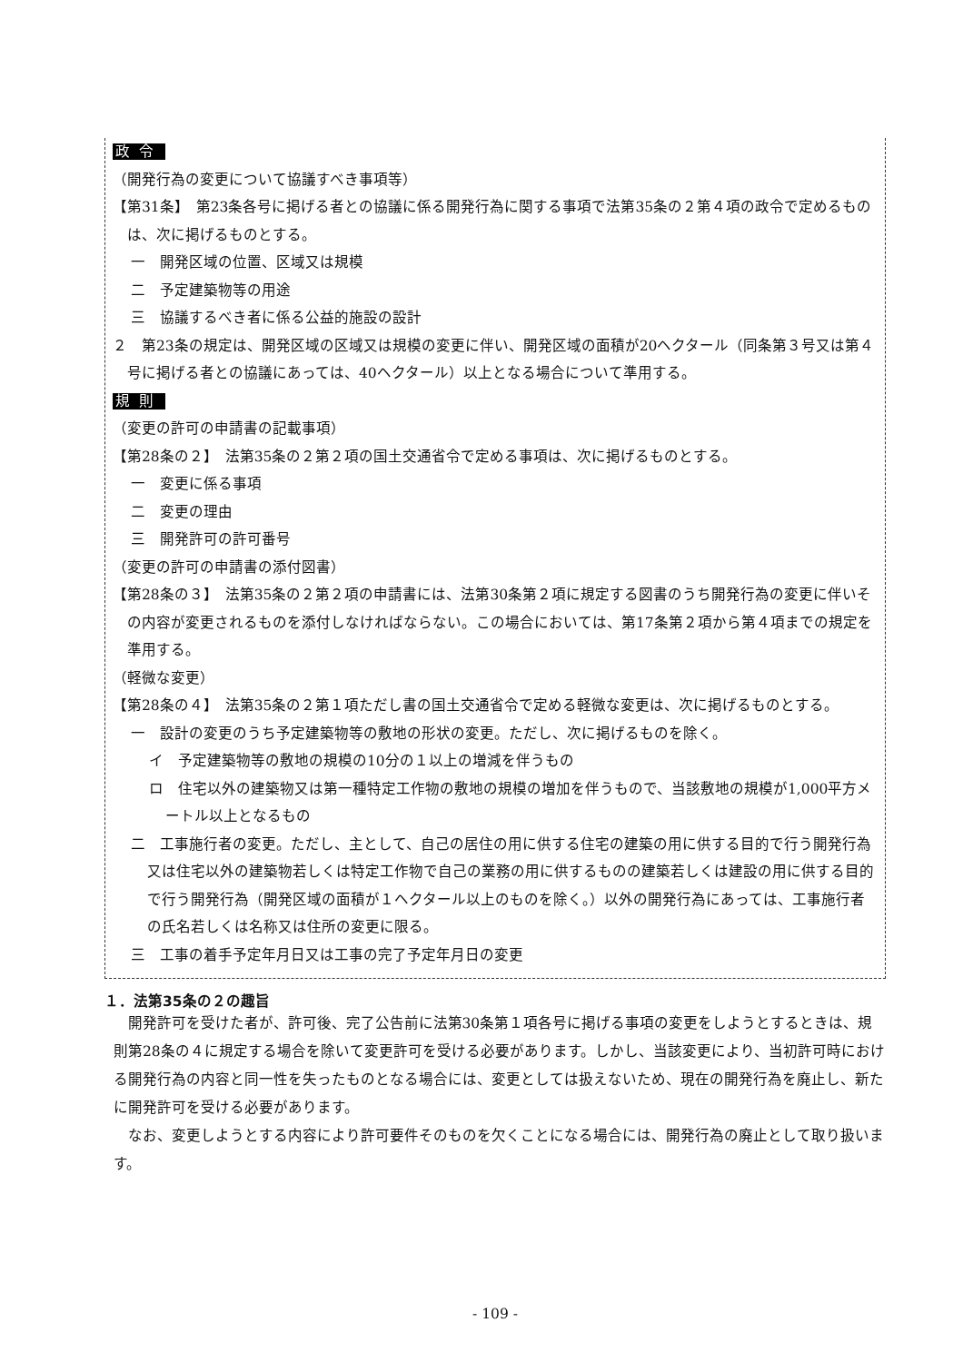政令
（開発行為の変更について協議すべき事項等）
【第31条】　第23条各号に掲げる者との協議に係る開発行為に関する事項で法第35条の２第４項の政令で定めるものは、次に掲げるものとする。
一　開発区域の位置、区域又は規模
二　予定建築物等の用途
三　協議するべき者に係る公益的施設の設計
２　第23条の規定は、開発区域の区域又は規模の変更に伴い、開発区域の面積が20ヘクタール（同条第３号又は第４号に掲げる者との協議にあっては、40ヘクタール）以上となる場合について準用する。
規則
（変更の許可の申請書の記載事項）
【第28条の２】　法第35条の２第２項の国土交通省令で定める事項は、次に掲げるものとする。
一　変更に係る事項
二　変更の理由
三　開発許可の許可番号
（変更の許可の申請書の添付図書）
【第28条の３】　法第35条の２第２項の申請書には、法第30条第２項に規定する図書のうち開発行為の変更に伴いその内容が変更されるものを添付しなければならない。この場合においては、第17条第２項から第４項までの規定を準用する。
（軽微な変更）
【第28条の４】　法第35条の２第１項ただし書の国土交通省令で定める軽微な変更は、次に掲げるものとする。
一　設計の変更のうち予定建築物等の敷地の形状の変更。ただし、次に掲げるものを除く。
イ　予定建築物等の敷地の規模の10分の１以上の増減を伴うもの
ロ　住宅以外の建築物又は第一種特定工作物の敷地の規模の増加を伴うもので、当該敷地の規模が1,000平方メートル以上となるもの
二　工事施行者の変更。ただし、主として、自己の居住の用に供する住宅の建築の用に供する目的で行う開発行為又は住宅以外の建築物若しくは特定工作物で自己の業務の用に供するものの建築若しくは建設の用に供する目的で行う開発行為（開発区域の面積が１ヘクタール以上のものを除く。）以外の開発行為にあっては、工事施行者の氏名若しくは名称又は住所の変更に限る。
三　工事の着手予定年月日又は工事の完了予定年月日の変更
１．法第35条の２の趣旨
開発許可を受けた者が、許可後、完了公告前に法第30条第１項各号に掲げる事項の変更をしようとするときは、規則第28条の４に規定する場合を除いて変更許可を受ける必要があります。しかし、当該変更により、当初許可時における開発行為の内容と同一性を失ったものとなる場合には、変更としては扱えないため、現在の開発行為を廃止し、新たに開発許可を受ける必要があります。
なお、変更しようとする内容により許可要件そのものを欠くことになる場合には、開発行為の廃止として取り扱います。
- 109 -